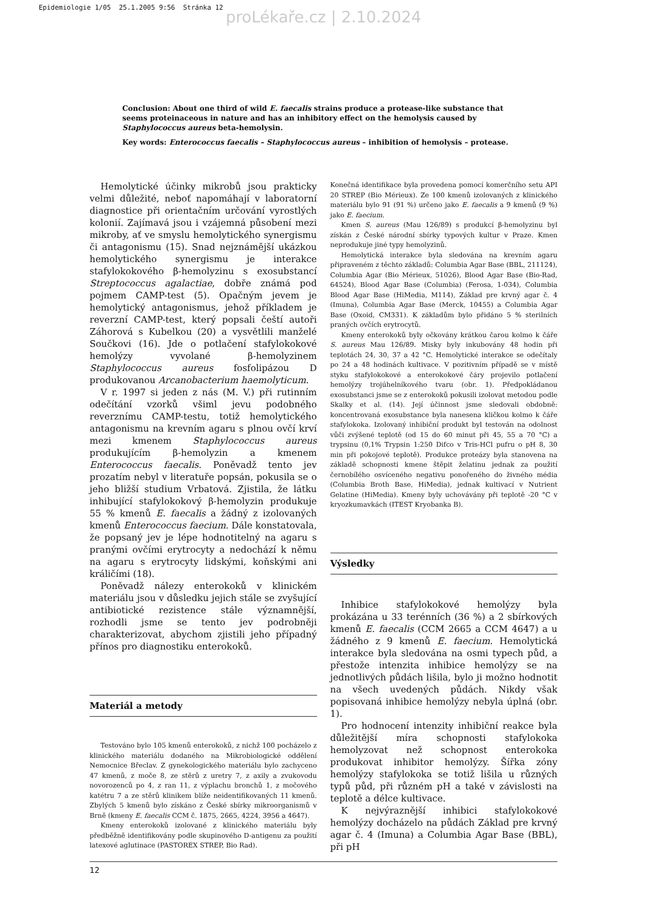Epidemiologie 1/05 25.1.2005 9:56 Stránka 12
proLékaře.cz | 2.10.2024
Conclusion: About one third of wild E. faecalis strains produce a protease-like substance that seems proteinaceous in nature and has an inhibitory effect on the hemolysis caused by Staphylococcus aureus beta-hemolysin.
Key words: Enterococcus faecalis – Staphylococcus aureus – inhibition of hemolysis – protease.
Hemolytické účinky mikrobů jsou prakticky velmi důležité, neboť napomáhají v laboratorní diagnostice při orientačním určování vyrostlých kolonií. Zajímavá jsou i vzájemná působení mezi mikroby, ať ve smyslu hemolytického synergismu či antagonismu (15). Snad nejznámější ukázkou hemolytického synergismu je interakce stafylokokového β-hemolyzinu s exosubstancí Streptococcus agalactiae, dobře známá pod pojmem CAMP-test (5). Opačným jevem je hemolytický antagonismus, jehož příkladem je reverzní CAMP-test, který popsali čeští autoři Záhorová s Kubelkou (20) a vysvětlili manželé Součkovi (16). Jde o potlačení stafylokokové hemolýzy vyvolané β-hemolyzinem Staphylococcus aureus fosfolipázou D produkovanou Arcanobacterium haemolyticum.
V r. 1997 si jeden z nás (M. V.) při rutinním odečítání vzorků všiml jevu podobného reverznímu CAMP-testu, totiž hemolytického antagonismu na krevním agaru s plnou ovčí krví mezi kmenem Staphylococcus aureus produkujícím β-hemolyzin a kmenem Enterococcus faecalis. Poněvadž tento jev prozatím nebyl v literatuře popsán, pokusila se o jeho bližší studium Vrbatová. Zjistila, že látku inhibující stafylokokový β-hemolyzin produkuje 55 % kmenů E. faecalis a žádný z izolovaných kmenů Enterococcus faecium. Dále konstatovala, že popsaný jev je lépe hodnotitelný na agaru s pranými ovčími erytrocyty a nedochází k němu na agaru s erytrocyty lidskými, koňskými ani králičími (18).
Poněvadž nálezy enterokoků v klinickém materiálu jsou v důsledku jejich stále se zvyšující antibiotické rezistence stále významnější, rozhodli jsme se tento jev podrobněji charakterizovat, abychom zjistili jeho případný přínos pro diagnostiku enterokoků.
Materiál a metody
Testováno bylo 105 kmenů enterokoků, z nichž 100 pocházelo z klinického materiálu dodaného na Mikrobiologické oddělení Nemocnice Břeclav. Z gynekologického materiálu bylo zachyceno 47 kmenů, z moče 8, ze stěrů z uretry 7, z axily a zvukovodu novorozenců po 4, z ran 11, z výplachu bronchů 1, z močového katétru 7 a ze stěrů klinikem blíže neidentifikovaných 11 kmenů. Zbylých 5 kmenů bylo získáno z České sbírky mikroorganismů v Brně (kmeny E. faecalis CCM č. 1875, 2665, 4224, 3956 a 4647).
Kmeny enterokoků izolované z klinického materiálu byly předběžně identifikovány podle skupinového D-antigenu za použití latexové aglutinace (PASTOREX STREP, Bio Rad).
Konečná identifikace byla provedena pomocí komerčního setu API 20 STREP (Bio Mérieux). Ze 100 kmenů izolovaných z klinického materiálu bylo 91 (91 %) určeno jako E. faecalis a 9 kmenů (9 %) jako E. faecium.
Kmen S. aureus (Mau 126/89) s produkcí β-hemolyzinu byl získán z České národní sbírky typových kultur v Praze. Kmen neprodukuje jiné typy hemolyzinů.
Hemolytická interakce byla sledována na krevním agaru připraveném z těchto základů: Columbia Agar Base (BBL, 211124), Columbia Agar (Bio Mérieux, 51026), Blood Agar Base (Bio-Rad, 64524), Blood Agar Base (Columbia) (Ferosa, 1-034), Columbia Blood Agar Base (HiMedia, M114), Základ pre krvný agar č. 4 (Imuna), Columbia Agar Base (Merck, 10455) a Columbia Agar Base (Oxoid, CM331). K základům bylo přidáno 5 % sterilních praných ovčích erytrocytů.
Kmeny enterokoků byly očkovány krátkou čarou kolmo k čáře S. aureus Mau 126/89. Misky byly inkubovány 48 hodin při teplotách 24, 30, 37 a 42 °C. Hemolytické interakce se odečítaly po 24 a 48 hodinách kultivace. V pozitivním případě se v místě styku stafylokokové a enterokokové čáry projevilo potlačení hemolýzy trojúhelníkového tvaru (obr. 1). Předpokládanou exosubstanci jsme se z enterokoků pokusili izolovat metodou podle Skalky et al. (14). Její účinnost jsme sledovali obdobně: koncentrovaná exosubstance byla nanesena kličkou kolmo k čáře stafylokoka. Izolovaný inhibiční produkt byl testován na odolnost vůči zvýšené teplotě (od 15 do 60 minut při 45, 55 a 70 °C) a trypsinu (0,1% Trypsin 1:250 Difco v Tris-HCl pufru o pH 8, 30 min při pokojové teplotě). Produkce proteázy byla stanovena na základě schopnosti kmene štěpit želatinu jednak za použití černobílého osvíceného negativu ponořeného do živného média (Columbia Broth Base, HiMedia), jednak kultivací v Nutrient Gelatine (HiMedia). Kmeny byly uchovávány při teplotě -20 °C v kryozkumavkách (ITEST Kryobanka B).
Výsledky
Inhibice stafylokokové hemolýzy byla prokázána u 33 terénních (36 %) a 2 sbírkových kmenů E. faecalis (CCM 2665 a CCM 4647) a u žádného z 9 kmenů E. faecium. Hemolytická interakce byla sledována na osmi typech půd, a přestože intenzita inhibice hemolýzy se na jednotlivých půdách lišila, bylo ji možno hodnotit na všech uvedených půdách. Nikdy však popisovaná inhibice hemolýzy nebyla úplná (obr. 1).
Pro hodnocení intenzity inhibiční reakce byla důležitější míra schopnosti stafylokoka hemolyzovat než schopnost enterokoka produkovat inhibitor hemolýzy. Šířka zóny hemolýzy stafylokoka se totiž lišila u různých typů půd, při různém pH a také v závislosti na teplotě a délce kultivace.
K nejvýraznější inhibici stafylokokové hemolýzy docházelo na půdách Základ pre krvný agar č. 4 (Imuna) a Columbia Agar Base (BBL), při pH
12